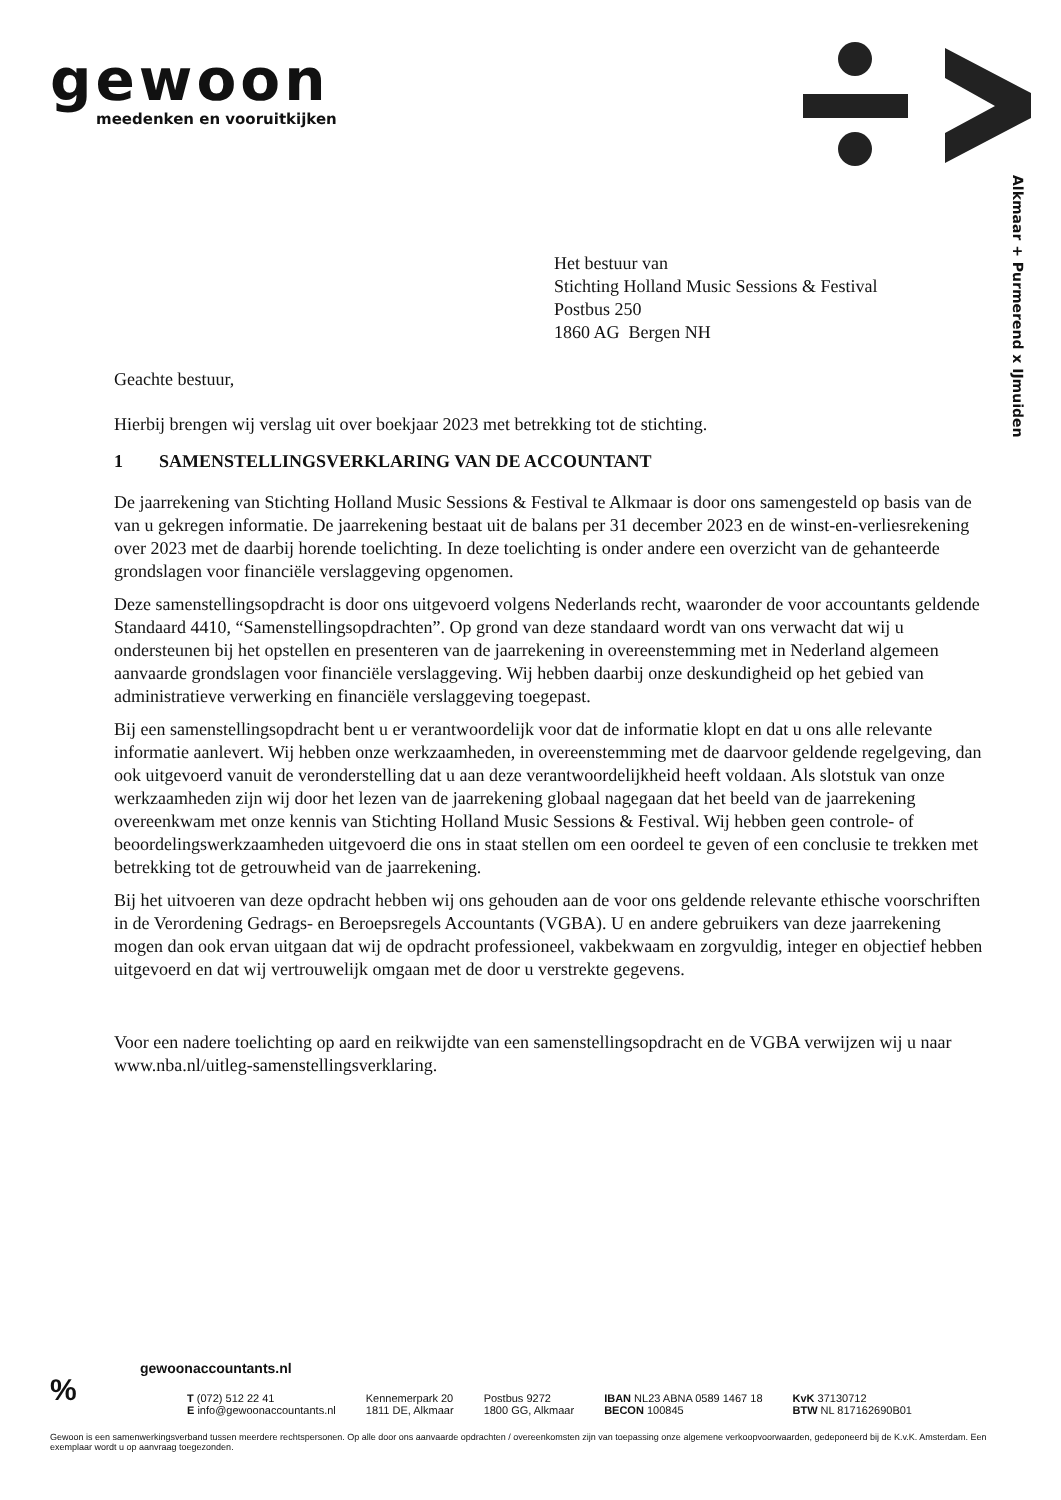gewoon
meedenken en vooruitkijken
Alkmaar + Purmerend x IJmuiden
Het bestuur van
Stichting Holland Music Sessions & Festival
Postbus 250
1860 AG Bergen NH
Geachte bestuur,
Hierbij brengen wij verslag uit over boekjaar 2023 met betrekking tot de stichting.
1 SAMENSTELLINGSVERKLARING VAN DE ACCOUNTANT
De jaarrekening van Stichting Holland Music Sessions & Festival te Alkmaar is door ons samengesteld op basis van de van u gekregen informatie. De jaarrekening bestaat uit de balans per 31 december 2023 en de winst-en-verliesrekening over 2023 met de daarbij horende toelichting. In deze toelichting is onder andere een overzicht van de gehanteerde grondslagen voor financiële verslaggeving opgenomen.
Deze samenstellingsopdracht is door ons uitgevoerd volgens Nederlands recht, waaronder de voor accountants geldende Standaard 4410, “Samenstellingsopdrachten”. Op grond van deze standaard wordt van ons verwacht dat wij u ondersteunen bij het opstellen en presenteren van de jaarrekening in overeenstemming met in Nederland algemeen aanvaarde grondslagen voor financiële verslaggeving. Wij hebben daarbij onze deskundigheid op het gebied van administratieve verwerking en financiële verslaggeving toegepast.
Bij een samenstellingsopdracht bent u er verantwoordelijk voor dat de informatie klopt en dat u ons alle relevante informatie aanlevert. Wij hebben onze werkzaamheden, in overeenstemming met de daarvoor geldende regelgeving, dan ook uitgevoerd vanuit de veronderstelling dat u aan deze verantwoordelijkheid heeft voldaan. Als slotstuk van onze werkzaamheden zijn wij door het lezen van de jaarrekening globaal nagegaan dat het beeld van de jaarrekening overeenkwam met onze kennis van Stichting Holland Music Sessions & Festival. Wij hebben geen controle- of beoordelingswerkzaamheden uitgevoerd die ons in staat stellen om een oordeel te geven of een conclusie te trekken met betrekking tot de getrouwheid van de jaarrekening.
Bij het uitvoeren van deze opdracht hebben wij ons gehouden aan de voor ons geldende relevante ethische voorschriften in de Verordening Gedrags- en Beroepsregels Accountants (VGBA). U en andere gebruikers van deze jaarrekening mogen dan ook ervan uitgaan dat wij de opdracht professioneel, vakbekwaam en zorgvuldig, integer en objectief hebben uitgevoerd en dat wij vertrouwelijk omgaan met de door u verstrekte gegevens.
Voor een nadere toelichting op aard en reikwijdte van een samenstellingsopdracht en de VGBA verwijzen wij u naar www.nba.nl/uitleg-samenstellingsverklaring.
%
gewoonaccountants.nl
T (072) 512 22 41
E info@gewoonaccountants.nl
Kennemerpark 20
1811 DE, Alkmaar
Postbus 9272
1800 GG, Alkmaar
IBAN NL23 ABNA 0589 1467 18
BECON 100845
KvK 37130712
BTW NL 817162690B01
Gewoon is een samenwerkingsverband tussen meerdere rechtspersonen. Op alle door ons aanvaarde opdrachten / overeenkomsten zijn van toepassing onze algemene verkoopvoorwaarden, gedeponeerd bij de K.v.K. Amsterdam. Een exemplaar wordt u op aanvraag toegezonden.